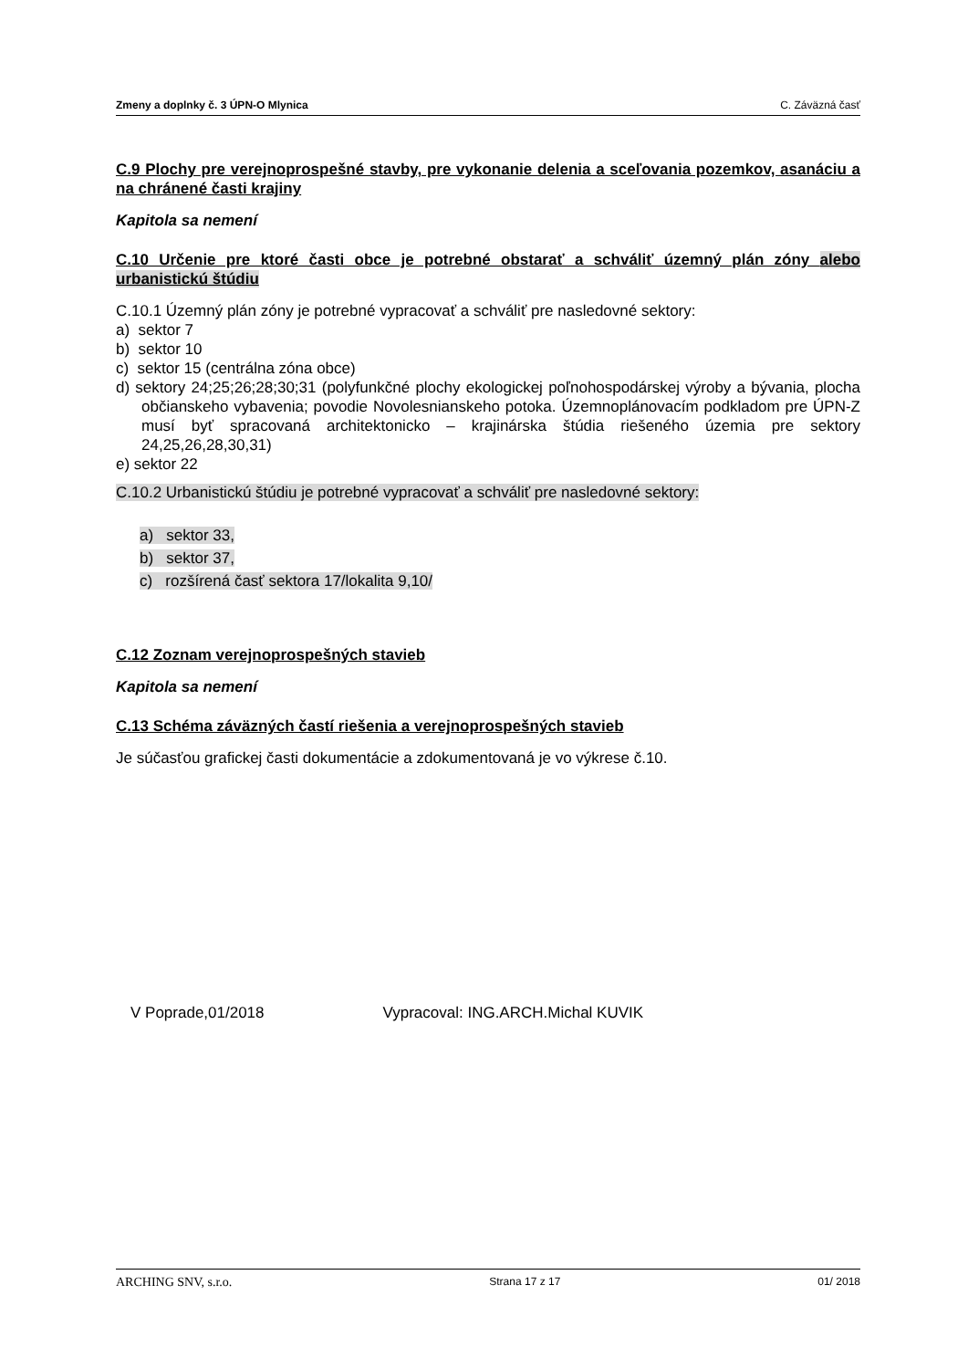Zmeny a doplnky č. 3 ÚPN-O Mlynica C. Záväzná časť
C.9 Plochy pre verejnoprospešné stavby, pre vykonanie delenia a sceľovania pozemkov, asanáciu a na chránené časti krajiny
Kapitola sa nemení
C.10 Určenie pre ktoré časti obce je potrebné obstarať a schváliť územný plán zóny alebo urbanistickú štúdiu
C.10.1 Územný plán zóny je potrebné vypracovať a schváliť pre nasledovné sektory:
a) sektor 7
b) sektor 10
c) sektor 15 (centrálna zóna obce)
d) sektory 24;25;26;28;30;31 (polyfunkčné plochy ekologickej poľnohospodárskej výroby a bývania, plocha občianskeho vybavenia; povodie Novolesnianskeho potoka. Územnoplánovacím podkladom pre ÚPN-Z musí byť spracovaná architektonicko – krajinárska štúdia riešeného územia pre sektory 24,25,26,28,30,31)
e) sektor 22
C.10.2 Urbanistickú štúdiu je potrebné vypracovať a schváliť pre nasledovné sektory:
a) sektor 33,
b) sektor 37,
c) rozšírená časť sektora 17/lokalita 9,10/
C.12 Zoznam verejnoprospešných stavieb
Kapitola sa nemení
C.13 Schéma záväzných častí riešenia a verejnoprospešných stavieb
Je súčasťou grafickej časti dokumentácie a zdokumentovaná je vo výkrese č.10.
V Poprade,01/2018 Vypracoval: ING.ARCH.Michal KUVIK
ARCHING SNV, s.r.o. Strana 17 z 17 01/ 2018